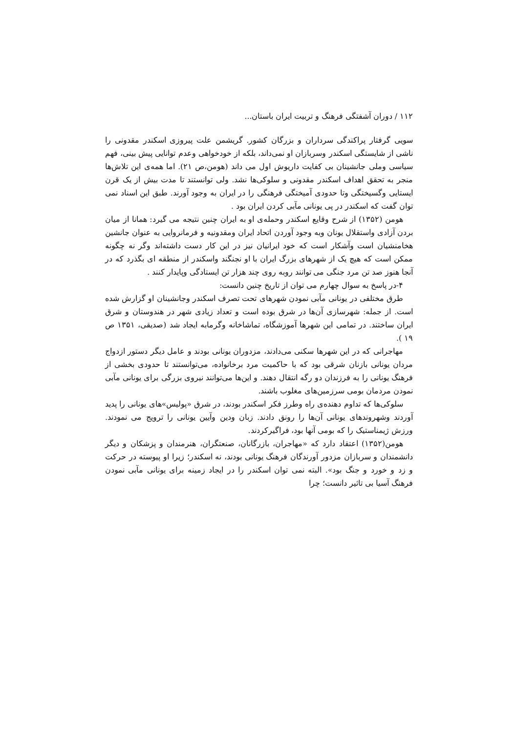۱۱۲ / دوران آشفتگی فرهنگ و تربیت ایران باستان...
سویی گرفتار پراکندگی سرداران و بزرگان کشور. گریشمن علت پیروزی اسکندر مقدونی را ناشی از شایستگی اسکندر وسربازان او نمی‌داند، بلکه از خودخواهی وعدم توانایی پیش بینی، فهم سیاسی وملی جانشینان بی کفایت داریوش اول می داند (هومن،ص ۲۱). اما همه‌ی این تلاش‌ها منجر به تحقق اهداف اسکندر مقدونی و سلوکی‌ها نشد. ولی توانستند تا مدت بیش از یک قرن ایستایی وگسیختگی وتا حدودی آمیختگی فرهنگی را در ایران به وجود آورند. طبق این اسناد نمی توان گفت که اسکندر در پی یونانی مآبی کردن ایران بود .
هومن (۱۳۵۲) از شرح وقایع اسکندر وحمله‌ی او به ایران چنین نتیجه می گیرد: همانا از میان بردن آزادی واستقلال یونان وبه وجود آوردن اتحاد ایران ومقدونیه و فرمانروایی به عنوان جانشین هخامنشیان است وآشکار است که خود ایرانیان نیز در این کار دست داشته‌اند وگر نه چگونه ممکن است که هیچ یک از شهرهای بزرگ ایران با او نجنگند واسکندر از منطقه ای بگذرد که در آنجا هنوز صد تن مرد جنگی می توانند روبه روی چند هزار تن ایستادگی وپایدار کنند .
۴-در پاسخ به سوال چهارم می توان از تاریخ چنین دانست:
طرق مختلفی در یونانی مآبی نمودن شهرهای تحت تصرف اسکندر وجانشینان او گزارش شده است. از جمله: شهرسازی آن‌ها در شرق بوده است و تعداد زیادی شهر در هندوستان و شرق ایران ساختند. در تمامی این شهرها آموزشگاه، تماشاخانه وگرمابه ایجاد شد (صدیقی، ۱۳۵۱ ص ۱۹ ).
مهاجرانی که در این شهرها سکنی می‌دادند، مزدوران یونانی بودند و عامل دیگر دستور ازدواج مردان یونانی بازنان شرقی بود که با حاکمیت مرد برخانواده، می‌توانستند تا حدودی بخشی از فرهنگ یونانی را به فرزندان دو رگه انتقال دهند. و این‌ها می‌توانند نیروی بزرگی برای یونانی مآبی نمودن مردمان بومی سرزمین‌های مغلوب باشند.
سلوکی‌ها که تداوم دهنده‌ی راه وطرز فکر اسکندر بودند، در شرق «پولیس»های یونانی را پدید آوردند وشهروندهای یونانی آن‌ها را رونق دادند. زبان ودین وآیین یونانی را ترویج می نمودند. ورزش ژیمناستیک را که بومی آنها بود، فراگیرکردند.
هومن(۱۳۵۲) اعتقاد دارد که «مهاجران، بازرگانان، صنعتگران، هنرمندان و پزشکان و دیگر دانشمندان و سربازان مزدور آورندگان فرهنگ یونانی بودند، نه اسکندر؛ زیرا او پیوسته در حرکت و زد و خورد و جنگ بود». البته نمی توان اسکندر را در ایجاد زمینه برای یونانی مآبی نمودن فرهنگ آسیا بی تاثیر دانست؛ چرا